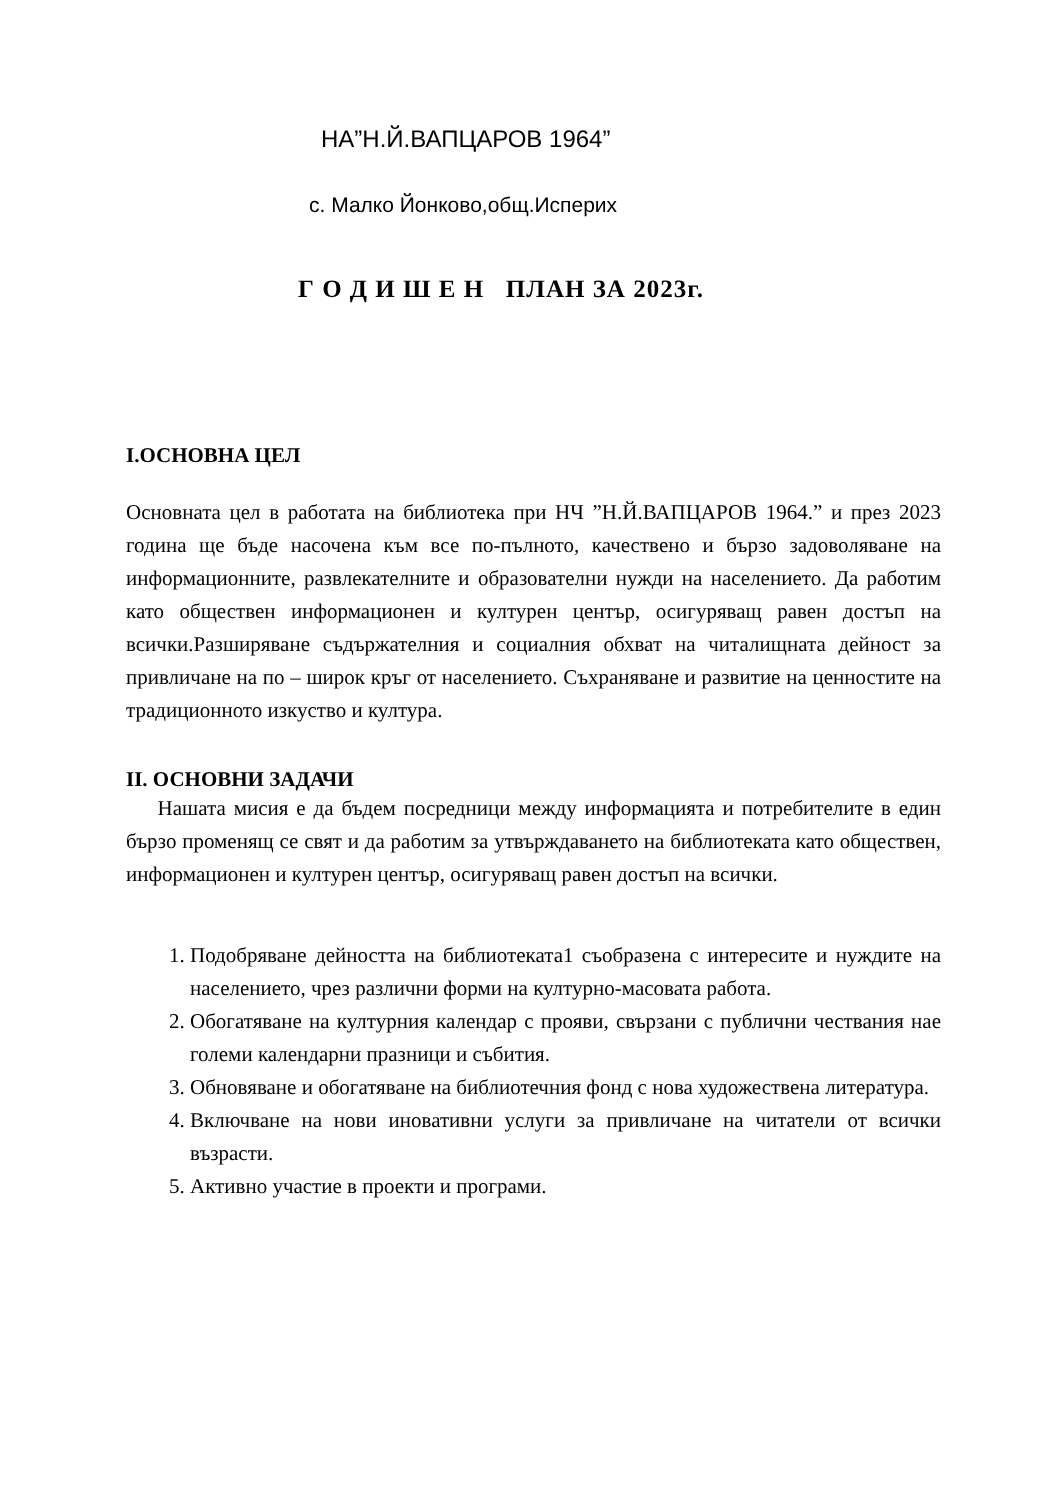НА”Н.Й.ВАПЦАРОВ 1964”
с. Малко Йонково,общ.Исперих
Г О Д И Ш Е Н ПЛАН ЗА 2023г.
I.ОСНОВНА ЦЕЛ
Основната цел в работата на библиотека при НЧ ”Н.Й.ВАПЦАРОВ 1964.” и през 2023 година ще бъде насочена към все по-пълното, качествено и бързо задоволяване на информационните, развлекателните и образователни нужди на населението. Да работим като обществен информационен и културен център, осигуряващ равен достъп на всички.Разширяване съдържателния и социалния обхват на читалищната дейност за привличане на по – широк кръг от населението. Съхраняване и развитие на ценностите на традиционното изкуство и култура.
II. ОСНОВНИ ЗАДАЧИ
Нашата мисия е да бъдем посредници между информацията и потребителите в един бързо променящ се свят и да работим за утвърждаването на библиотеката като обществен, информационен и културен център, осигуряващ равен достъп на всички.
1. Подобряване дейността на библиотеката1 съобразена с интересите и нуждите на населението, чрез различни форми на културно-масовата работа.
2. Обогатяване на културния календар с прояви, свързани с публични чествания нае големи календарни празници и събития.
3. Обновяване и обогатяване на библиотечния фонд с нова художествена литература.
4. Включване на нови иновативни услуги за привличане на читатели от всички възрасти.
5. Активно участие в проекти и програми.